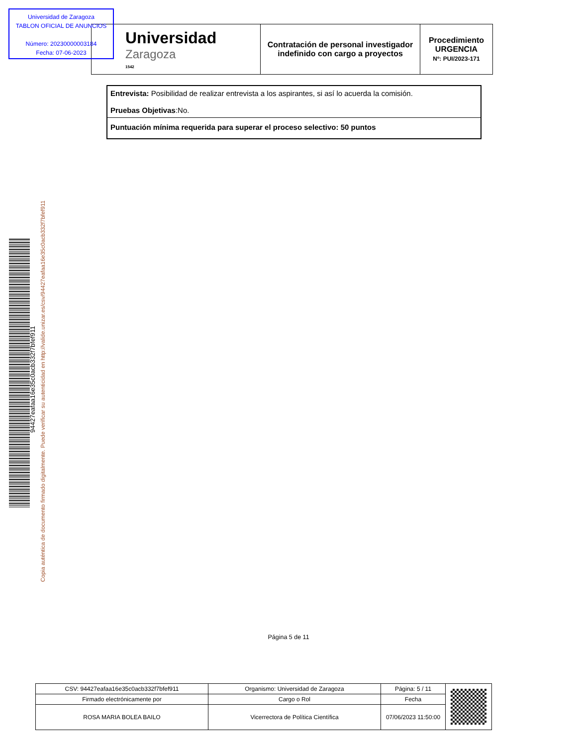Universidad de Zaragoza
TABLON OFICIAL DE ANUNCIOS
Número: 20230000003184
Fecha: 07-06-2023
| Universidad Zaragoza 1542 | Contratación de personal investigador indefinido con cargo a proyectos | Procedimiento URGENCIA Nº: PUI/2023-171 |
| Entrevista: Posibilidad de realizar entrevista a los aspirantes, si así lo acuerda la comisión. Pruebas Objetivas :No. |
| Puntuación mínima requerida para superar el proceso selectivo: 50 puntos |
94427eafaa16e35c0acb332f7bfef911
Copia auténtica de documento firmado digitalmente. Puede verificar su autenticidad en http://valide.unizar.es/csv/94427eafaa16e35c0acb332f7bfef911
Página 5 de 11
| CSV: 94427eafaa16e35c0acb332f7bfef911 | Organismo: Universidad de Zaragoza | Página: 5 / 11 | |
| Firmado electrónicamente por | Cargo o Rol | Fecha | |
| ROSA MARIA BOLEA BAILO | Vicerrectora de Política Científica | 07/06/2023 11:50:00 | |